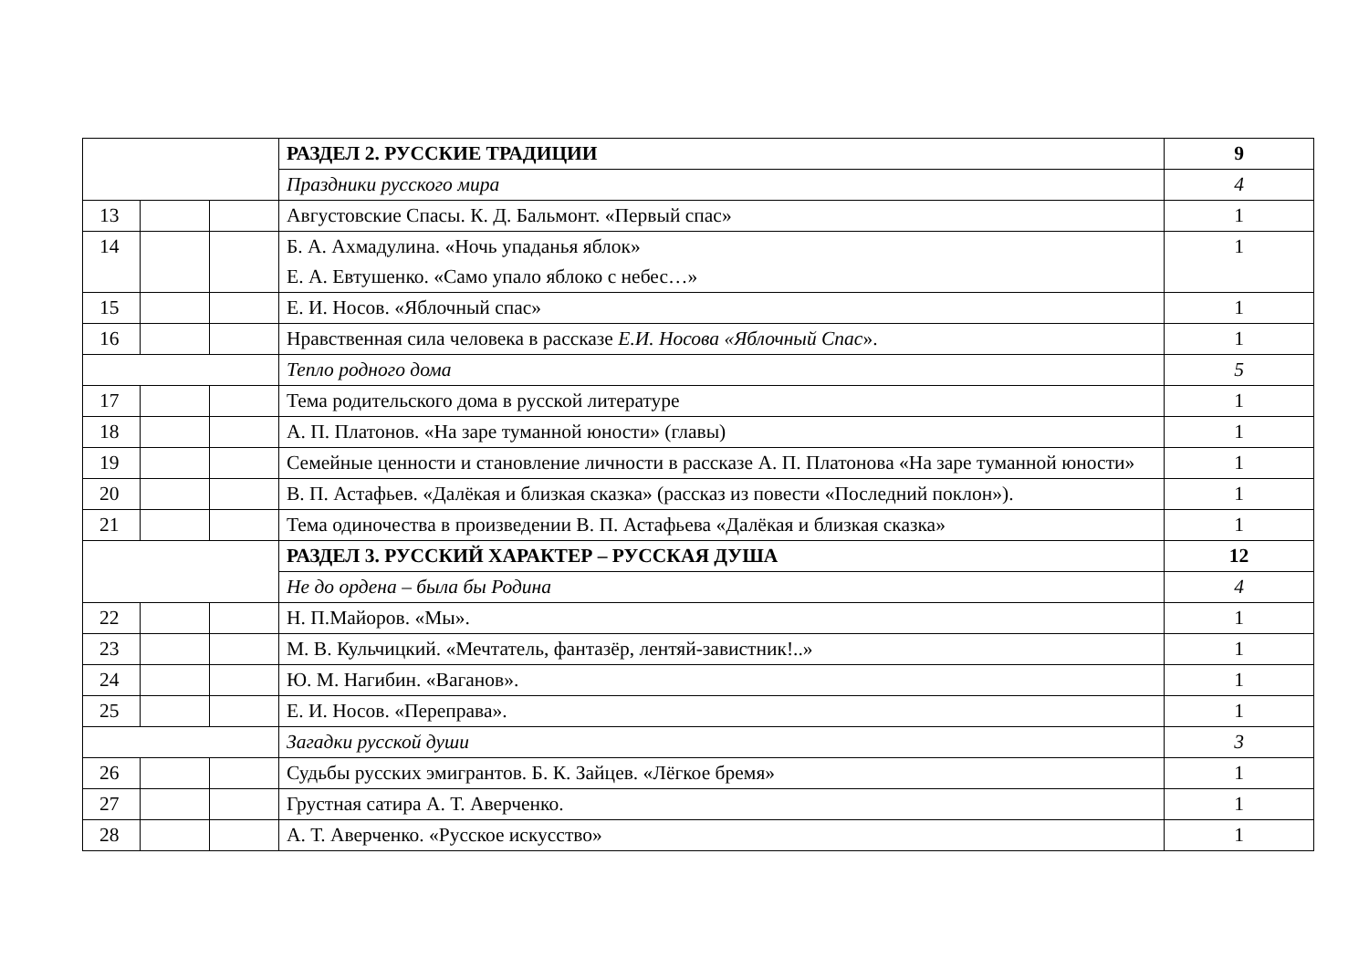| | | | РАЗДЕЛ 2. РУССКИЕ ТРАДИЦИИ | 9 |
| | | | Праздники русского мира | 4 |
| 13 | | | Августовские Спасы. К. Д. Бальмонт. «Первый спас» | 1 |
| 14 | | | Б. А. Ахмадулина. «Ночь упаданья яблок» Е. А. Евтушенко. «Само упало яблоко с небес…» | 1 |
| 15 | | | Е. И. Носов. «Яблочный спас» | 1 |
| 16 | | | Нравственная сила человека в рассказе Е.И. Носова «Яблочный Спас ». | 1 |
| | | | Тепло родного дома | 5 |
| 17 | | | Тема родительского дома в русской литературе | 1 |
| 18 | | | А. П. Платонов. «На заре туманной юности» (главы) | 1 |
| 19 | | | Семейные ценности и становление личности в рассказе А. П. Платонова «На заре туманной юности» | 1 |
| 20 | | | В. П. Астафьев. «Далёкая и близкая сказка» (рассказ из повести «Последний поклон»). | 1 |
| 21 | | | Тема одиночества в произведении В. П. Астафьева «Далёкая и близкая сказка» | 1 |
| | | | РАЗДЕЛ 3. РУССКИЙ ХАРАКТЕР – РУССКАЯ ДУША | 12 |
| | | | Не до ордена – была бы Родина | 4 |
| 22 | | | Н. П.Майоров. «Мы». | 1 |
| 23 | | | М. В. Кульчицкий. «Мечтатель, фантазёр, лентяй-завистник!..» | 1 |
| 24 | | | Ю. М. Нагибин. «Ваганов». | 1 |
| 25 | | | Е. И. Носов. «Переправа». | 1 |
| | | | Загадки русской души | 3 |
| 26 | | | Судьбы русских эмигрантов. Б. К. Зайцев. «Лёгкое бремя» | 1 |
| 27 | | | Грустная сатира А. Т. Аверченко. | 1 |
| 28 | | | А. Т. Аверченко. «Русское искусство» | 1 |